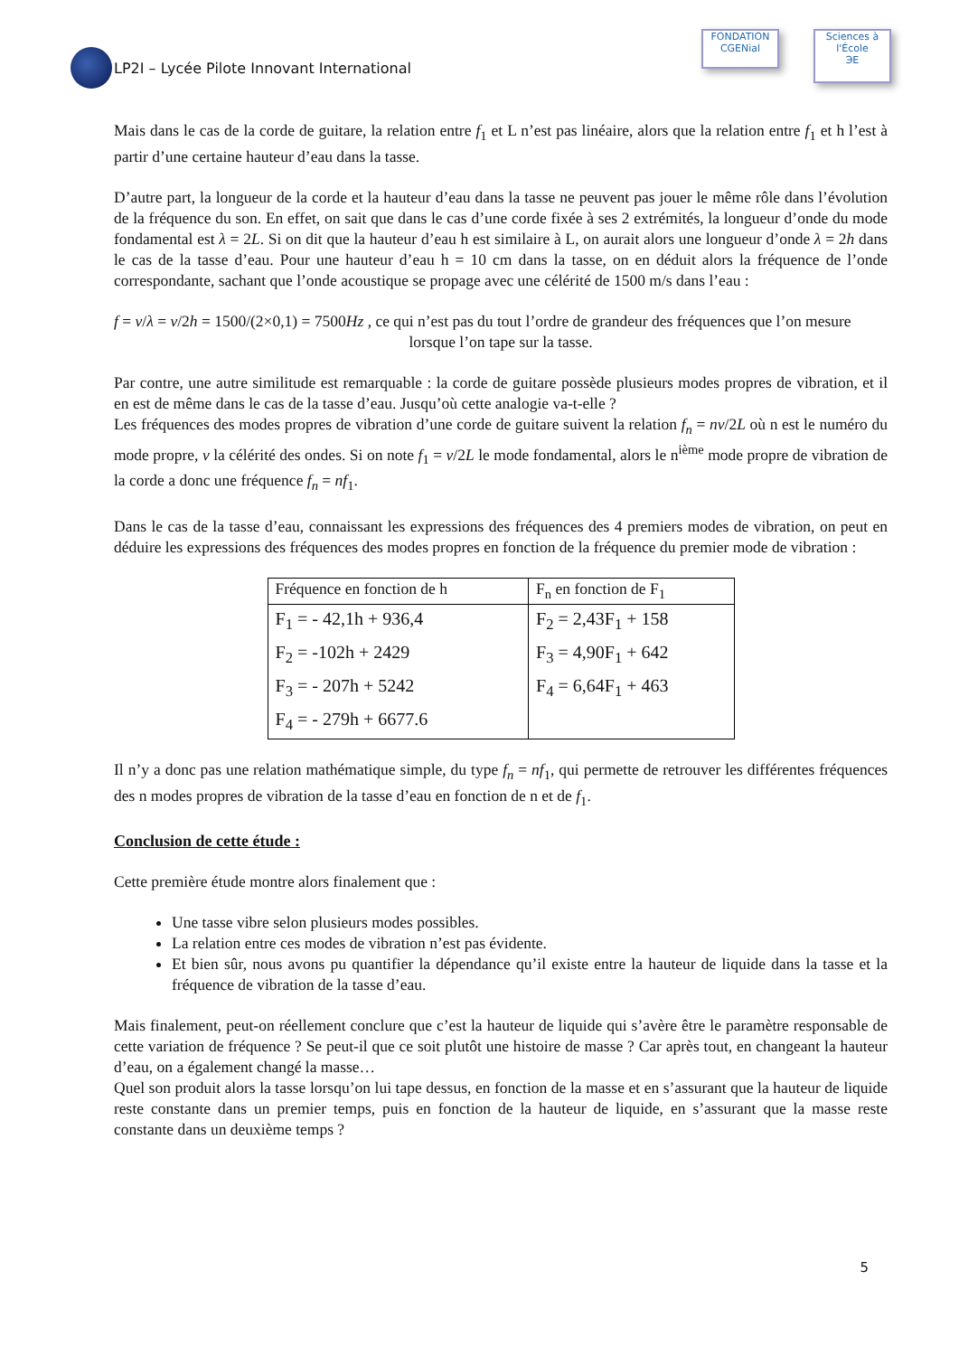LP2I – Lycée Pilote Innovant International
FONDATION
CGENial
Sciences à l'École
ЭE
Mais dans le cas de la corde de guitare, la relation entre f<sub>1</sub> et L n’est pas linéaire, alors que la relation entre f<sub>1</sub> et h l’est à partir d’une certaine hauteur d’eau dans la tasse.
D’autre part, la longueur de la corde et la hauteur d’eau dans la tasse ne peuvent pas jouer le même rôle dans l’évolution de la fréquence du son. En effet, on sait que dans le cas d’une corde fixée à ses 2 extrémités, la longueur d’onde du mode fondamental est λ = 2L. Si on dit que la hauteur d’eau h est similaire à L, on aurait alors une longueur d’onde λ = 2h dans le cas de la tasse d’eau. Pour une hauteur d’eau h = 10 cm dans la tasse, on en déduit alors la fréquence de l’onde correspondante, sachant que l’onde acoustique se propage avec une célérité de 1500 m/s dans l’eau :
f = v/λ = v/2h = 1500/(2×0,1) = 7500Hz , ce qui n’est pas du tout l’ordre de grandeur des fréquences que l’on mesure
lorsque l’on tape sur la tasse.
Par contre, une autre similitude est remarquable : la corde de guitare possède plusieurs modes propres de vibration, et il en est de même dans le cas de la tasse d’eau. Jusqu’où cette analogie va-t-elle ?
Les fréquences des modes propres de vibration d’une corde de guitare suivent la relation f<sub>n</sub> = nv/2L où n est le numéro du mode propre, v la célérité des ondes. Si on note f<sub>1</sub> = v/2L le mode fondamental, alors le n<sup>ième</sup> mode propre de vibration de la corde a donc une fréquence f<sub>n</sub> = nf<sub>1</sub>.
Dans le cas de la tasse d’eau, connaissant les expressions des fréquences des 4 premiers modes de vibration, on peut en déduire les expressions des fréquences des modes propres en fonction de la fréquence du premier mode de vibration :
| Fréquence en fonction de h | F<sub>n</sub> en fonction de F<sub>1</sub> |
| --- | --- |
| F<sub>1</sub> = - 42,1h + 936,4 F<sub>2</sub> = -102h + 2429 F<sub>3</sub> = - 207h + 5242 F<sub>4</sub> = - 279h + 6677.6 | F<sub>2</sub> = 2,43F<sub>1</sub> + 158 F<sub>3</sub> = 4,90F<sub>1</sub> + 642 F<sub>4</sub> = 6,64F<sub>1</sub> + 463 |
Il n’y a donc pas une relation mathématique simple, du type f<sub>n</sub> = nf<sub>1</sub>, qui permette de retrouver les différentes fréquences des n modes propres de vibration de la tasse d’eau en fonction de n et de f<sub>1</sub>.
Conclusion de cette étude :
Cette première étude montre alors finalement que :
Une tasse vibre selon plusieurs modes possibles.
La relation entre ces modes de vibration n’est pas évidente.
Et bien sûr, nous avons pu quantifier la dépendance qu’il existe entre la hauteur de liquide dans la tasse et la fréquence de vibration de la tasse d’eau.
Mais finalement, peut-on réellement conclure que c’est la hauteur de liquide qui s’avère être le paramètre responsable de cette variation de fréquence ? Se peut-il que ce soit plutôt une histoire de masse ? Car après tout, en changeant la hauteur d’eau, on a également changé la masse…
Quel son produit alors la tasse lorsqu’on lui tape dessus, en fonction de la masse et en s’assurant que la hauteur de liquide reste constante dans un premier temps, puis en fonction de la hauteur de liquide, en s’assurant que la masse reste constante dans un deuxième temps ?
5